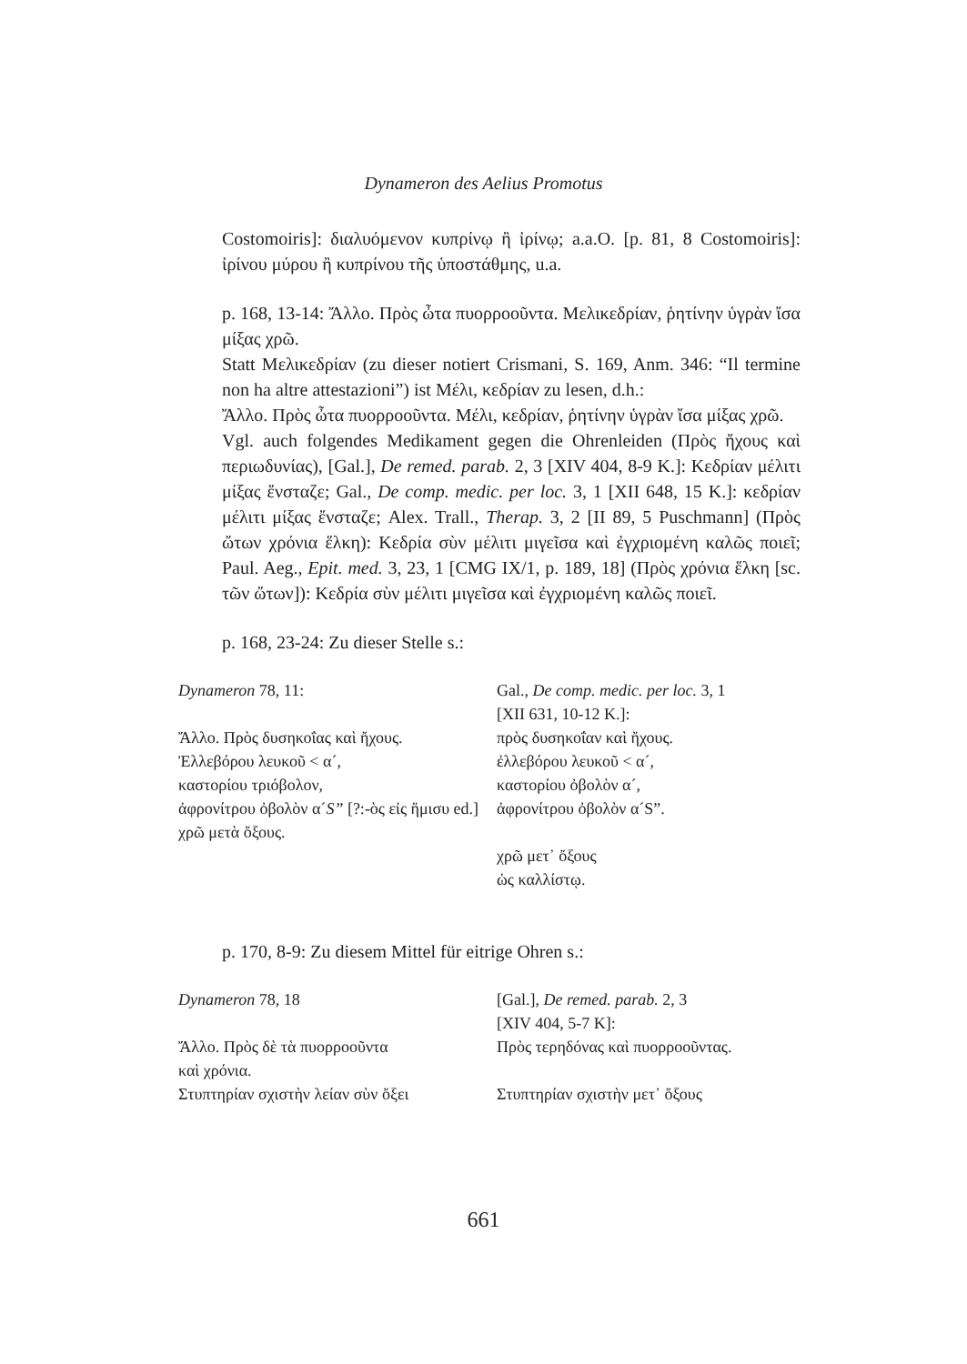Dynameron des Aelius Promotus
Costomoiris]: διαλυόμενον κυπρίνῳ ἢ ἰρίνῳ; a.a.O. [p. 81, 8 Costomoiris]: ἰρίνου μύρου ἢ κυπρίνου τῆς ὑποστάθμης, u.a.
p. 168, 13-14: Ἄλλο. Πρὸς ὦτα πυορροοῦντα. Μελικεδρίαν, ῥητίνην ὑγρὰν ἴσα μίξας χρῶ.
Statt Μελικεδρίαν (zu dieser notiert Crismani, S. 169, Anm. 346: “Il termine non ha altre attestazioni”) ist Μέλι, κεδρίαν zu lesen, d.h.:
Ἄλλο. Πρὸς ὦτα πυορροοῦντα. Μέλι, κεδρίαν, ῥητίνην ὑγρὰν ἴσα μίξας χρῶ.
Vgl. auch folgendes Medikament gegen die Ohrenleiden (Πρὸς ἤχους καὶ περιωδυνίας), [Gal.], De remed. parab. 2, 3 [XIV 404, 8-9 K.]: Κεδρίαν μέλιτι μίξας ἔνσταζε; Gal., De comp. medic. per loc. 3, 1 [XII 648, 15 K.]: κεδρίαν μέλιτι μίξας ἔνσταζε; Alex. Trall., Therap. 3, 2 [II 89, 5 Puschmann] (Πρὸς ὤτων χρόνια ἕλκη): Κεδρία σὺν μέλιτι μιγεῖσα καὶ ἐγχριομένη καλῶς ποιεῖ; Paul. Aeg., Epit. med. 3, 23, 1 [CMG IX/1, p. 189, 18] (Πρὸς χρόνια ἕλκη [sc. τῶν ὤτων]): Κεδρία σὺν μέλιτι μιγεῖσα καὶ ἐγχριομένη καλῶς ποιεῖ.
p. 168, 23-24: Zu dieser Stelle s.:
| Dynameron 78, 11: | Gal., De comp. medic. per loc. 3, 1 [XII 631, 10-12 K.]: |
| Ἄλλο. Πρὸς δυσηκοΐας καὶ ἤχους. Ἐλλεβόρου λευκοῦ < α´, καστορίου τριόβολον, ἀφρονίτρου ὀβολὸν α´ S” [?:-ὸς εἰς ἥμισυ ed.] χρῶ μετὰ ὄξους. | πρὸς δυσηκοΐαν καὶ ἤχους. ἐλλεβόρου λευκοῦ < α´, καστορίου ὀβολὸν α´, ἀφρονίτρου ὀβολὸν α´S”. χρῶ μετ᾽ ὄξους ὡς καλλίστῳ. |
p. 170, 8-9: Zu diesem Mittel für eitrige Ohren s.:
| Dynameron 78, 18 | [Gal.], De remed. parab. 2, 3 [XIV 404, 5-7 K]: |
| Ἄλλο. Πρὸς δὲ τὰ πυορροοῦντα καὶ χρόνια. Στυπτηρίαν σχιστὴν λείαν σὺν ὄξει | Πρὸς τερηδόνας καὶ πυορροοῦντας. Στυπτηρίαν σχιστὴν μετ᾽ ὄξους |
661